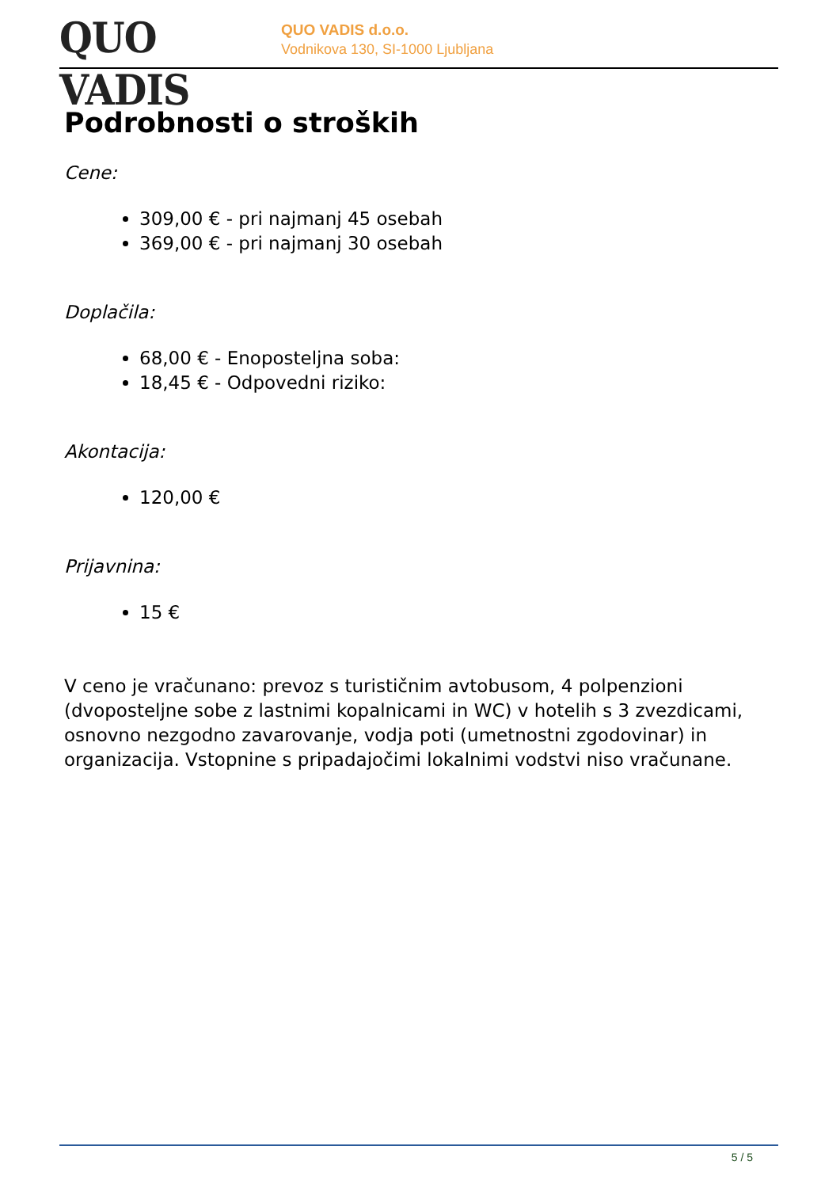QUO VADIS
QUO VADIS d.o.o.
Vodnikova 130, SI-1000 Ljubljana
Podrobnosti o stroških
Cene:
309,00 € - pri najmanj 45 osebah
369,00 € - pri najmanj 30 osebah
Doplačila:
68,00 € - Enoposteljna soba:
18,45 € - Odpovedni riziko:
Akontacija:
120,00 €
Prijavnina:
15 €
V ceno je vračunano: prevoz s turističnim avtobusom, 4 polpenzioni (dvoposteljne sobe z lastnimi kopalnicami in WC) v hotelih s 3 zvezdicami, osnovno nezgodno zavarovanje, vodja poti (umetnostni zgodovinar) in organizacija. Vstopnine s pripadajočimi lokalnimi vodstvi niso vračunane.
5 / 5